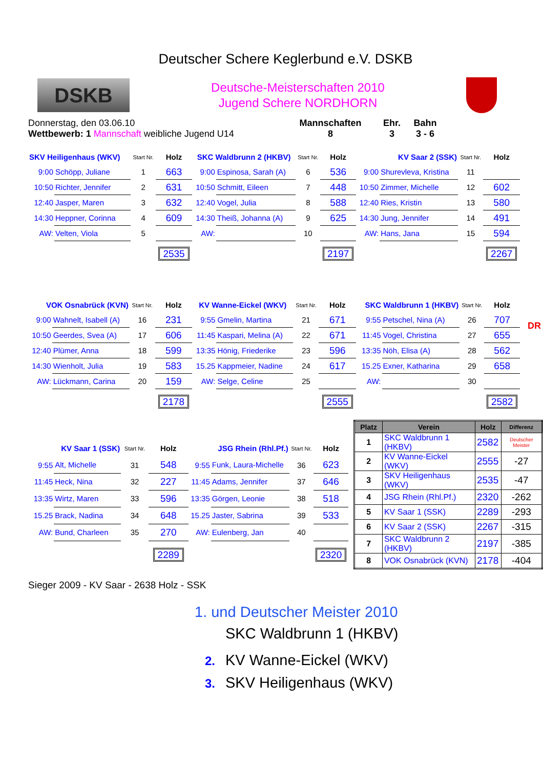Deutscher Schere Keglerbund e.V. DSKB
DSKB
Deutsche-Meisterschaften 2010
Jugend Schere NORDHORN
Donnerstag, den 03.06.10
Wettbewerb: 1 Mannschaft weibliche Jugend U14
Mannschaften
8
Ehr.
3
Bahn
3 - 6
| SKV Heiligenhaus (WKV) | | Start Nr. | Holz |
| --- | --- | --- | --- |
| 9:00 | Schöpp, Juliane | 1 | 663 |
| 10:50 | Richter, Jennifer | 2 | 631 |
| 12:40 | Jasper, Maren | 3 | 632 |
| 14:30 | Heppner, Corinna | 4 | 609 |
| AW: | Velten, Viola | 5 | |
| | | | 2535 |
| SKC Waldbrunn 2 (HKBV) | | Start Nr. | Holz |
| --- | --- | --- | --- |
| 9:00 | Espinosa, Sarah (A) | 6 | 536 |
| 10:50 | Schmitt, Eileen | 7 | 448 |
| 12:40 | Vogel, Julia | 8 | 588 |
| 14:30 | Theiß, Johanna (A) | 9 | 625 |
| AW: | | 10 | |
| | | | 2197 |
| KV Saar 2 (SSK) | | Start Nr. | Holz |
| --- | --- | --- | --- |
| 9:00 | Shurevleva, Kristina | 11 | |
| 10:50 | Zimmer, Michelle | 12 | 602 |
| 12:40 | Ries, Kristin | 13 | 580 |
| 14:30 | Jung, Jennifer | 14 | 491 |
| AW: | Hans, Jana | 15 | 594 |
| | | | 2267 |
| VOK Osnabrück (KVN) | | Start Nr. | Holz |
| --- | --- | --- | --- |
| 9:00 | Wahnelt, Isabell (A) | 16 | 231 |
| 10:50 | Geerdes, Svea (A) | 17 | 606 |
| 12:40 | Plümer, Anna | 18 | 599 |
| 14:30 | Wienholt, Julia | 19 | 583 |
| AW: | Lückmann, Carina | 20 | 159 |
| | | | 2178 |
| KV Wanne-Eickel (WKV) | | Start Nr. | Holz |
| --- | --- | --- | --- |
| 9:55 | Gmelin, Martina | 21 | 671 |
| 11:45 | Kaspari, Melina (A) | 22 | 671 |
| 13:35 | Hönig, Friederike | 23 | 596 |
| 15.25 | Kappmeier, Nadine | 24 | 617 |
| AW: | Selge, Celine | 25 | |
| | | | 2555 |
| SKC Waldbrunn 1 (HKBV) | | Start Nr. | Holz |
| --- | --- | --- | --- |
| 9:55 | Petschel, Nina (A) | 26 | 707 |
| 11:45 | Vogel, Christina | 27 | 655 |
| 13:35 | Nöh, Elisa (A) | 28 | 562 |
| 15.25 | Exner, Katharina | 29 | 658 |
| AW: | | 30 | |
| | | | 2582 |
DR
| KV Saar 1 (SSK) | | Start Nr. | Holz |
| --- | --- | --- | --- |
| 9:55 | Alt, Michelle | 31 | 548 |
| 11:45 | Heck, Nina | 32 | 227 |
| 13:35 | Wirtz, Maren | 33 | 596 |
| 15.25 | Brack, Nadina | 34 | 648 |
| AW: | Bund, Charleen | 35 | 270 |
| | | | 2289 |
| JSG Rhein (Rhl.Pf.) | | Start Nr. | Holz |
| --- | --- | --- | --- |
| 9:55 | Funk, Laura-Michelle | 36 | 623 |
| 11:45 | Adams, Jennifer | 37 | 646 |
| 13:35 | Görgen, Leonie | 38 | 518 |
| 15.25 | Jaster, Sabrina | 39 | 533 |
| AW: | Eulenberg, Jan | 40 | |
| | | | 2320 |
| Platz | Verein | Holz | Differenz |
| --- | --- | --- | --- |
| 1 | SKC Waldbrunn 1 (HKBV) | 2582 | Deutscher Meister |
| 2 | KV Wanne-Eickel (WKV) | 2555 | -27 |
| 3 | SKV Heiligenhaus (WKV) | 2535 | -47 |
| 4 | JSG Rhein (Rhl.Pf.) | 2320 | -262 |
| 5 | KV Saar 1 (SSK) | 2289 | -293 |
| 6 | KV Saar 2 (SSK) | 2267 | -315 |
| 7 | SKC Waldbrunn 2 (HKBV) | 2197 | -385 |
| 8 | VOK Osnabrück (KVN) | 2178 | -404 |
Sieger 2009 - KV Saar - 2638 Holz - SSK
1. und Deutscher Meister 2010
SKC Waldbrunn 1 (HKBV)
2. KV Wanne-Eickel (WKV)
3. SKV Heiligenhaus (WKV)